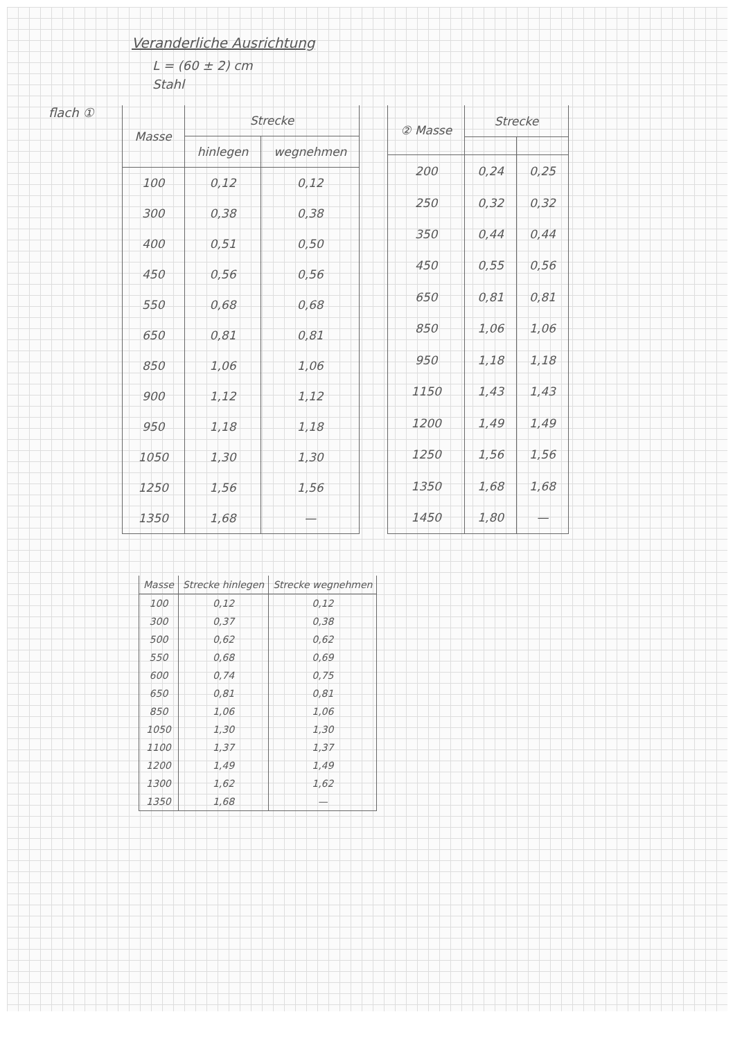Veranderliche Ausrichtung
L = (60 ± 2) cm
Stahl
flach ①
| Masse | Strecke | |
| --- | --- | --- |
| | hinlegen | wegnehmen |
| 100 | 0,12 | 0,12 |
| 300 | 0,38 | 0,38 |
| 400 | 0,51 | 0,50 |
| 450 | 0,56 | 0,56 |
| 550 | 0,68 | 0,68 |
| 650 | 0,81 | 0,81 |
| 850 | 1,06 | 1,06 |
| 900 | 1,12 | 1,12 |
| 950 | 1,18 | 1,18 |
| 1050 | 1,30 | 1,30 |
| 1250 | 1,56 | 1,56 |
| 1350 | 1,68 | — |
| ② Masse | Strecke | |
| --- | --- | --- |
| 200 | 0,24 | 0,25 |
| 250 | 0,32 | 0,32 |
| 350 | 0,44 | 0,44 |
| 450 | 0,55 | 0,56 |
| 650 | 0,81 | 0,81 |
| 850 | 1,06 | 1,06 |
| 950 | 1,18 | 1,18 |
| 1150 | 1,43 | 1,43 |
| 1200 | 1,49 | 1,49 |
| 1250 | 1,56 | 1,56 |
| 1350 | 1,68 | 1,68 |
| 1450 | 1,80 | — |
| Masse | Strecke hinlegen | Strecke wegnehmen |
| --- | --- | --- |
| 100 | 0,12 | 0,12 |
| 300 | 0,37 | 0,38 |
| 500 | 0,62 | 0,62 |
| 550 | 0,68 | 0,69 |
| 600 | 0,74 | 0,75 |
| 650 | 0,81 | 0,81 |
| 850 | 1,06 | 1,06 |
| 1050 | 1,30 | 1,30 |
| 1100 | 1,37 | 1,37 |
| 1200 | 1,49 | 1,49 |
| 1300 | 1,62 | 1,62 |
| 1350 | 1,68 | — |